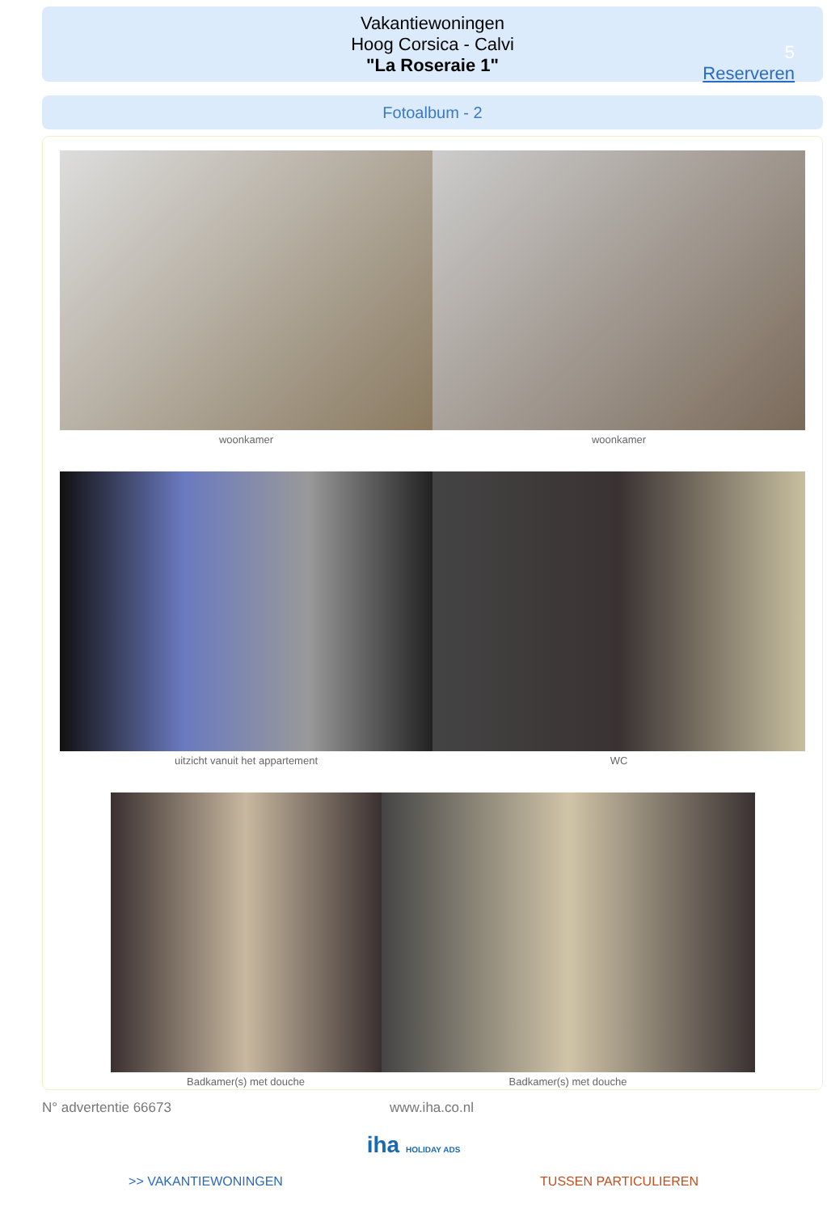Vakantiewoningen
Hoog Corsica - Calvi
"La Roseraie 1"
5
Reserveren
Fotoalbum - 2
woonkamer woonkamer
uitzicht vanuit het appartement WC
Badkamer(s) met douche Badkamer(s) met douche
N° advertentie 66673 www.iha.co.nl
iha HOLIDAY ADS
>> VAKANTIEWONINGEN TUSSEN PARTICULIEREN